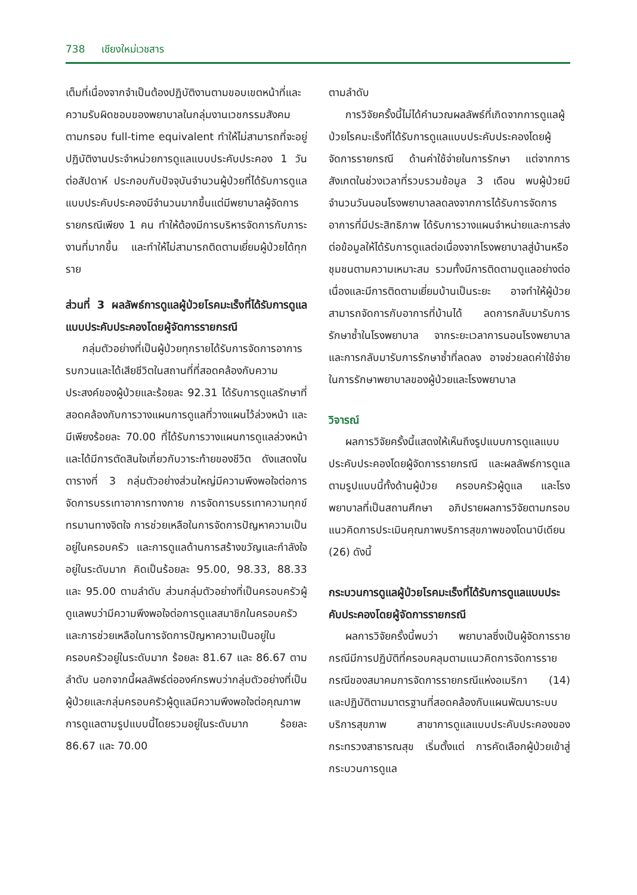738 เชียงใหม่เวชสาร
เต็มที่เนื่องจากจำเป็นต้องปฏิบัติงานตามขอบเขตหน้าที่และความรับผิดชอบของพยาบาลในกลุ่มงานเวชกรรมสังคมตามกรอบ full-time equivalent ทำให้ไม่สามารถที่จะอยู่ปฏิบัติงานประจำหน่วยการดูแลแบบประคับประคอง 1 วันต่อสัปดาห์ ประกอบกับปัจจุบันจำนวนผู้ป่วยที่ได้รับการดูแลแบบประคับประคองมีจำนวนมากขึ้นแต่มีพยาบาลผู้จัดการรายกรณีเพียง 1 คน ทำให้ต้องมีการบริหารจัดการกับภาระงานที่มากขึ้น และทำให้ไม่สามารถติดตามเยี่ยมผู้ป่วยได้ทุกราย
ส่วนที่ 3 ผลลัพธ์การดูแลผู้ป่วยโรคมะเร็งที่ได้รับการดูแลแบบประคับประคองโดยผู้จัดการรายกรณี
กลุ่มตัวอย่างที่เป็นผู้ป่วยทุกรายได้รับการจัดการอาการรบกวนและได้เสียชีวิตในสถานที่ที่สอดคล้องกับความประสงค์ของผู้ป่วยและร้อยละ 92.31 ได้รับการดูแลรักษาที่สอดคล้องกับการวางแผนการดูแลที่วางแผนไว้ล่วงหน้า และมีเพียงร้อยละ 70.00 ที่ได้รับการวางแผนการดูแลล่วงหน้าและได้มีการตัดสินใจเกี่ยวกับวาระท้ายของชีวิต ดังแสดงในตารางที่ 3 กลุ่มตัวอย่างส่วนใหญ่มีความพึงพอใจต่อการจัดการบรรเทาอาการทางกาย การจัดการบรรเทาความทุกข์ทรมานทางจิตใจ การช่วยเหลือในการจัดการปัญหาความเป็นอยู่ในครอบครัว และการดูแลด้านการสร้างขวัญและกำลังใจอยู่ในระดับมาก คิดเป็นร้อยละ 95.00, 98.33, 88.33 และ 95.00 ตามลำดับ ส่วนกลุ่มตัวอย่างที่เป็นครอบครัวผู้ดูแลพบว่ามีความพึงพอใจต่อการดูแลสมาชิกในครอบครัวและการช่วยเหลือในการจัดการปัญหาความเป็นอยู่ในครอบครัวอยู่ในระดับมาก ร้อยละ 81.67 และ 86.67 ตามลำดับ นอกจากนี้ผลลัพธ์ต่อองค์กรพบว่ากลุ่มตัวอย่างที่เป็นผู้ป่วยและกลุ่มครอบครัวผู้ดูแลมีความพึงพอใจต่อคุณภาพการดูแลตามรูปแบบนี้โดยรวมอยู่ในระดับมาก ร้อยละ 86.67 และ 70.00
ตามลำดับ
การวิจัยครั้งนี้ไม่ได้คำนวณผลลัพธ์ที่เกิดจากการดูแลผู้ป่วยโรคมะเร็งที่ได้รับการดูแลแบบประคับประคองโดยผู้จัดการรายกรณี ด้านค่าใช้จ่ายในการรักษา แต่จากการสังเกตในช่วงเวลาที่รวบรวมข้อมูล 3 เดือน พบผู้ป่วยมีจำนวนวันนอนโรงพยาบาลลดลงจากการได้รับการจัดการอาการที่มีประสิทธิภาพ ได้รับการวางแผนจำหน่ายและการส่งต่อข้อมูลให้ได้รับการดูแลต่อเนื่องจากโรงพยาบาลสู่บ้านหรือชุมชนตามความเหมาะสม รวมทั้งมีการติดตามดูแลอย่างต่อเนื่องและมีการติดตามเยี่ยมบ้านเป็นระยะ อาจทำให้ผู้ป่วยสามารถจัดการกับอาการที่บ้านได้ ลดการกลับมารับการรักษาซ้ำในโรงพยาบาล จากระยะเวลาการนอนโรงพยาบาลและการกลับมารับการรักษาซ้ำที่ลดลง อาจช่วยลดค่าใช้จ่ายในการรักษาพยาบาลของผู้ป่วยและโรงพยาบาล
วิจารณ์
ผลการวิจัยครั้งนี้แสดงให้เห็นถึงรูปแบบการดูแลแบบประคับประคองโดยผู้จัดการรายกรณี และผลลัพธ์การดูแลตามรูปแบบนี้ทั้งด้านผู้ป่วย ครอบครัวผู้ดูแล และโรงพยาบาลที่เป็นสถานศึกษา อภิปรายผลการวิจัยตามกรอบแนวคิดการประเมินคุณภาพบริการสุขภาพของโดนาบีเดียน (26) ดังนี้
กระบวนการดูแลผู้ป่วยโรคมะเร็งที่ได้รับการดูแลแบบประคับประคองโดยผู้จัดการรายกรณี
ผลการวิจัยครั้งนี้พบว่า พยาบาลซึ่งเป็นผู้จัดการรายกรณีมีการปฏิบัติที่ครอบคลุมตามแนวคิดการจัดการรายกรณีของสมาคมการจัดการรายกรณีแห่งอเมริกา (14) และปฏิบัติตามมาตรฐานที่สอดคล้องกับแผนพัฒนาระบบบริการสุขภาพ สาขาการดูแลแบบประคับประคองของกระทรวงสาธารณสุข เริ่มตั้งแต่ การคัดเลือกผู้ป่วยเข้าสู่กระบวนการดูแล